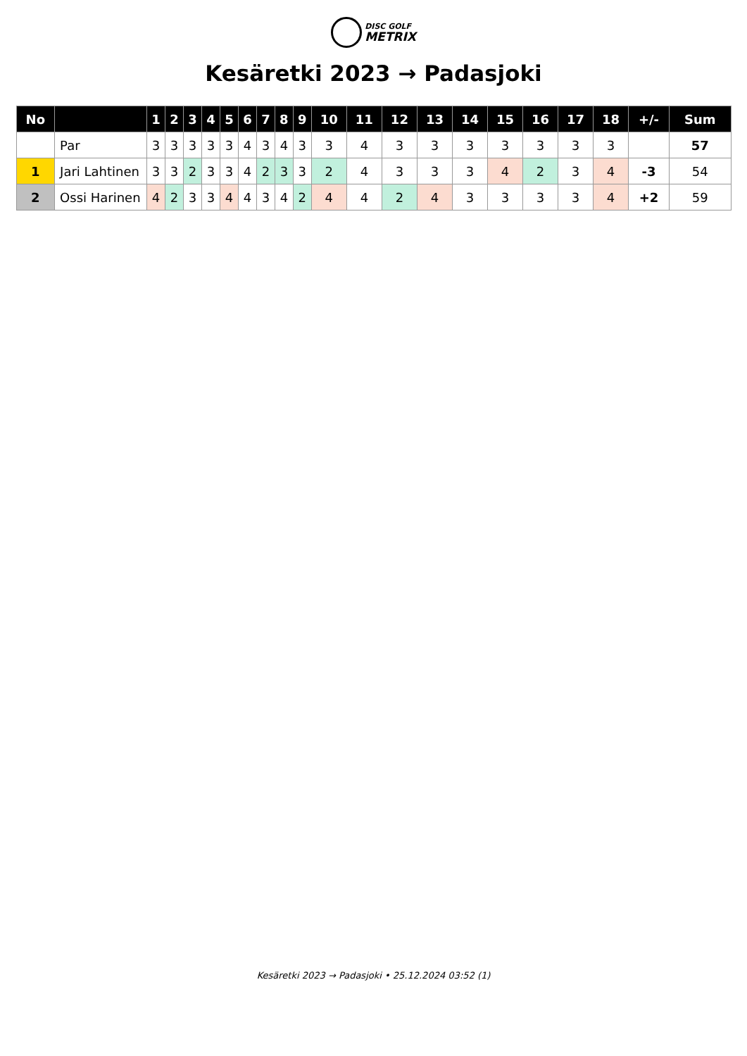DISC GOLF
METRIX
Kesäretki 2023 → Padasjoki
| No | | 1 | 2 | 3 | 4 | 5 | 6 | 7 | 8 | 9 | 10 | 11 | 12 | 13 | 14 | 15 | 16 | 17 | 18 | +/- | Sum |
| --- | --- | --- | --- | --- | --- | --- | --- | --- | --- | --- | --- | --- | --- | --- | --- | --- | --- | --- | --- | --- | --- |
| | Par | 3 | 3 | 3 | 3 | 3 | 4 | 3 | 4 | 3 | 3 | 4 | 3 | 3 | 3 | 3 | 3 | 3 | 3 | | 57 |
| 1 | Jari Lahtinen | 3 | 3 | 2 | 3 | 3 | 4 | 2 | 3 | 3 | 2 | 4 | 3 | 3 | 3 | 4 | 2 | 3 | 4 | -3 | 54 |
| 2 | Ossi Harinen | 4 | 2 | 3 | 3 | 4 | 4 | 3 | 4 | 2 | 4 | 4 | 2 | 4 | 3 | 3 | 3 | 3 | 4 | +2 | 59 |
Kesäretki 2023 → Padasjoki • 25.12.2024 03:52 (1)